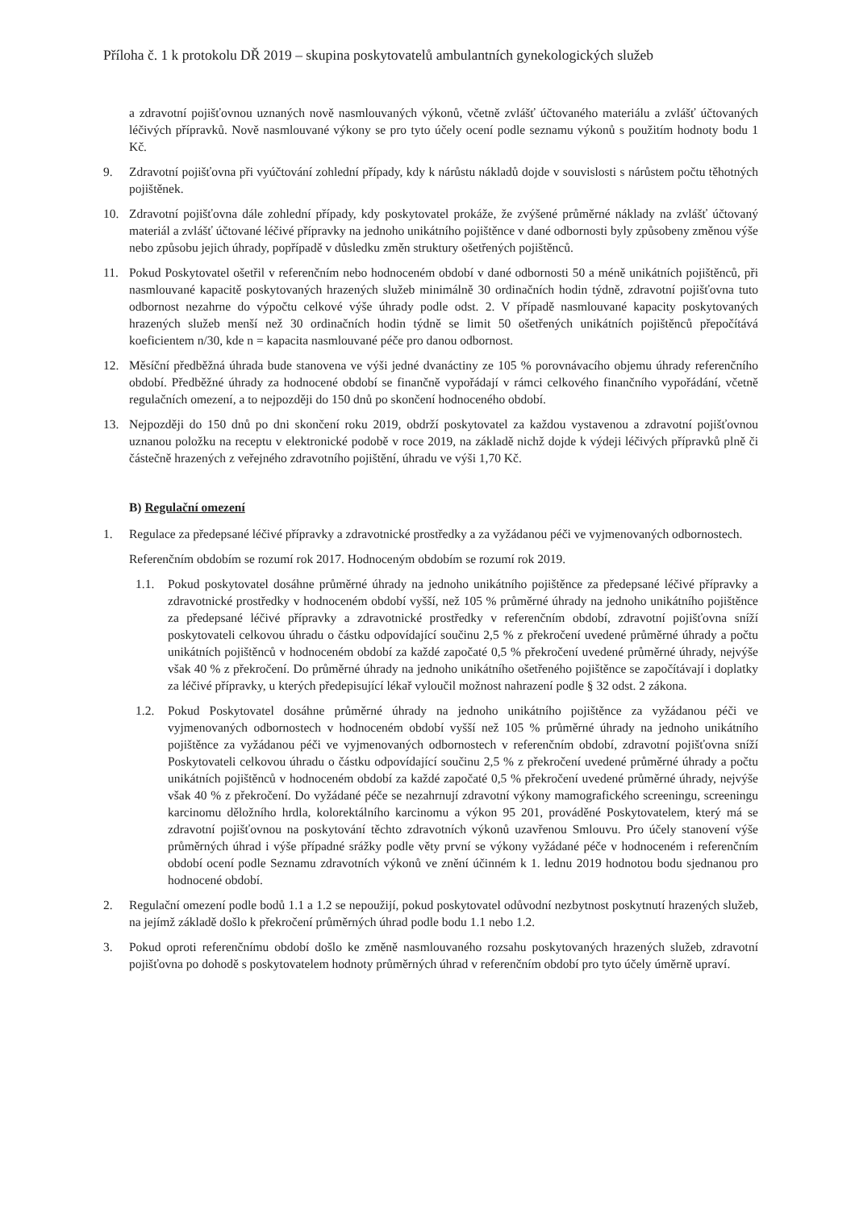Příloha č. 1 k protokolu DŘ 2019 – skupina poskytovatelů ambulantních gynekologických služeb
a zdravotní pojišťovnou uznaných nově nasmlouvaných výkonů, včetně zvlášť účtovaného materiálu a zvlášť účtovaných léčivých přípravků. Nově nasmlouvané výkony se pro tyto účely ocení podle seznamu výkonů s použitím hodnoty bodu 1 Kč.
9. Zdravotní pojišťovna při vyúčtování zohlední případy, kdy k nárůstu nákladů dojde v souvislosti s nárůstem počtu těhotných pojištěnek.
10. Zdravotní pojišťovna dále zohlední případy, kdy poskytovatel prokáže, že zvýšené průměrné náklady na zvlášť účtovaný materiál a zvlášť účtované léčivé přípravky na jednoho unikátního pojištěnce v dané odbornosti byly způsobeny změnou výše nebo způsobu jejich úhrady, popřípadě v důsledku změn struktury ošetřených pojištěnců.
11. Pokud Poskytovatel ošetřil v referenčním nebo hodnoceném období v dané odbornosti 50 a méně unikátních pojištěnců, při nasmlouvané kapacitě poskytovaných hrazených služeb minimálně 30 ordinačních hodin týdně, zdravotní pojišťovna tuto odbornost nezahrne do výpočtu celkové výše úhrady podle odst. 2. V případě nasmlouvané kapacity poskytovaných hrazených služeb menší než 30 ordinačních hodin týdně se limit 50 ošetřených unikátních pojištěnců přepočítává koeficientem n/30, kde n = kapacita nasmlouvané péče pro danou odbornost.
12. Měsíční předběžná úhrada bude stanovena ve výši jedné dvanáctiny ze 105 % porovnávacího objemu úhrady referenčního období. Předběžné úhrady za hodnocené období se finančně vypořádají v rámci celkového finančního vypořádání, včetně regulačních omezení, a to nejpozději do 150 dnů po skončení hodnoceného období.
13. Nejpozději do 150 dnů po dni skončení roku 2019, obdrží poskytovatel za každou vystavenou a zdravotní pojišťovnou uznanou položku na receptu v elektronické podobě v roce 2019, na základě nichž dojde k výdeji léčivých přípravků plně či částečně hrazených z veřejného zdravotního pojištění, úhradu ve výši 1,70 Kč.
B) Regulační omezení
1. Regulace za předepsané léčivé přípravky a zdravotnické prostředky a za vyžádanou péči ve vyjmenovaných odbornostech.
Referenčním obdobím se rozumí rok 2017. Hodnoceným obdobím se rozumí rok 2019.
1.1. Pokud poskytovatel dosáhne průměrné úhrady na jednoho unikátního pojištěnce za předepsané léčivé přípravky a zdravotnické prostředky v hodnoceném období vyšší, než 105 % průměrné úhrady na jednoho unikátního pojištěnce za předepsané léčivé přípravky a zdravotnické prostředky v referenčním období, zdravotní pojišťovna sníží poskytovateli celkovou úhradu o částku odpovídající součinu 2,5 % z překročení uvedené průměrné úhrady a počtu unikátních pojištěnců v hodnoceném období za každé započaté 0,5 % překročení uvedené průměrné úhrady, nejvýše však 40 % z překročení. Do průměrné úhrady na jednoho unikátního ošetřeného pojištěnce se započítávají i doplatky za léčivé přípravky, u kterých předepisující lékař vyloučil možnost nahrazení podle § 32 odst. 2 zákona.
1.2. Pokud Poskytovatel dosáhne průměrné úhrady na jednoho unikátního pojištěnce za vyžádanou péči ve vyjmenovaných odbornostech v hodnoceném období vyšší než 105 % průměrné úhrady na jednoho unikátního pojištěnce za vyžádanou péči ve vyjmenovaných odbornostech v referenčním období, zdravotní pojišťovna sníží Poskytovateli celkovou úhradu o částku odpovídající součinu 2,5 % z překročení uvedené průměrné úhrady a počtu unikátních pojištěnců v hodnoceném období za každé započaté 0,5 % překročení uvedené průměrné úhrady, nejvýše však 40 % z překročení. Do vyžádané péče se nezahrnují zdravotní výkony mamografického screeningu, screeningu karcinomu děložního hrdla, kolorektálního karcinomu a výkon 95 201, prováděné Poskytovatelem, který má se zdravotní pojišťovnou na poskytování těchto zdravotních výkonů uzavřenou Smlouvu. Pro účely stanovení výše průměrných úhrad i výše případné srážky podle věty první se výkony vyžádané péče v hodnoceném i referenčním období ocení podle Seznamu zdravotních výkonů ve znění účinném k 1. lednu 2019 hodnotou bodu sjednanou pro hodnocené období.
2. Regulační omezení podle bodů 1.1 a 1.2 se nepoužijí, pokud poskytovatel odůvodní nezbytnost poskytnutí hrazených služeb, na jejímž základě došlo k překročení průměrných úhrad podle bodu 1.1 nebo 1.2.
3. Pokud oproti referenčnímu období došlo ke změně nasmlouvaného rozsahu poskytovaných hrazených služeb, zdravotní pojišťovna po dohodě s poskytovatelem hodnoty průměrných úhrad v referenčním období pro tyto účely úměrně upraví.